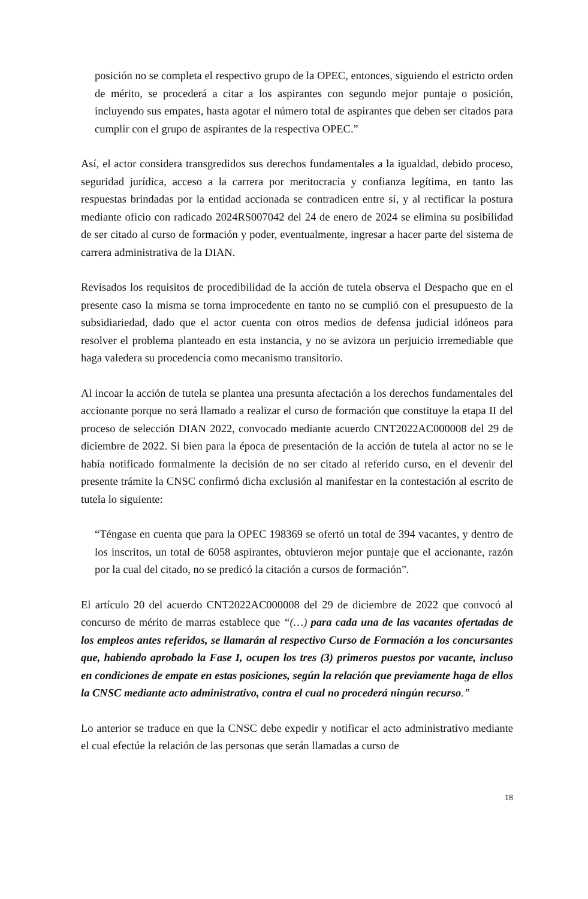posición no se completa el respectivo grupo de la OPEC, entonces, siguiendo el estricto orden de mérito, se procederá a citar a los aspirantes con segundo mejor puntaje o posición, incluyendo sus empates, hasta agotar el número total de aspirantes que deben ser citados para cumplir con el grupo de aspirantes de la respectiva OPEC.”
Así, el actor considera transgredidos sus derechos fundamentales a la igualdad, debido proceso, seguridad jurídica, acceso a la carrera por meritocracia y confianza legítima, en tanto las respuestas brindadas por la entidad accionada se contradicen entre sí, y al rectificar la postura mediante oficio con radicado 2024RS007042 del 24 de enero de 2024 se elimina su posibilidad de ser citado al curso de formación y poder, eventualmente, ingresar a hacer parte del sistema de carrera administrativa de la DIAN.
Revisados los requisitos de procedibilidad de la acción de tutela observa el Despacho que en el presente caso la misma se torna improcedente en tanto no se cumplió con el presupuesto de la subsidiariedad, dado que el actor cuenta con otros medios de defensa judicial idóneos para resolver el problema planteado en esta instancia, y no se avizora un perjuicio irremediable que haga valedera su procedencia como mecanismo transitorio.
Al incoar la acción de tutela se plantea una presunta afectación a los derechos fundamentales del accionante porque no será llamado a realizar el curso de formación que constituye la etapa II del proceso de selección DIAN 2022, convocado mediante acuerdo CNT2022AC000008 del 29 de diciembre de 2022. Si bien para la época de presentación de la acción de tutela al actor no se le había notificado formalmente la decisión de no ser citado al referido curso, en el devenir del presente trámite la CNSC confirmó dicha exclusión al manifestar en la contestación al escrito de tutela lo siguiente:
“Téngase en cuenta que para la OPEC 198369 se ofertó un total de 394 vacantes, y dentro de los inscritos, un total de 6058 aspirantes, obtuvieron mejor puntaje que el accionante, razón por la cual del citado, no se predicó la citación a cursos de formación”.
El artículo 20 del acuerdo CNT2022AC000008 del 29 de diciembre de 2022 que convocó al concurso de mérito de marras establece que “(…) para cada una de las vacantes ofertadas de los empleos antes referidos, se llamarán al respectivo Curso de Formación a los concursantes que, habiendo aprobado la Fase I, ocupen los tres (3) primeros puestos por vacante, incluso en condiciones de empate en estas posiciones, según la relación que previamente haga de ellos la CNSC mediante acto administrativo, contra el cual no procederá ningún recurso.”
Lo anterior se traduce en que la CNSC debe expedir y notificar el acto administrativo mediante el cual efectúe la relación de las personas que serán llamadas a curso de
18